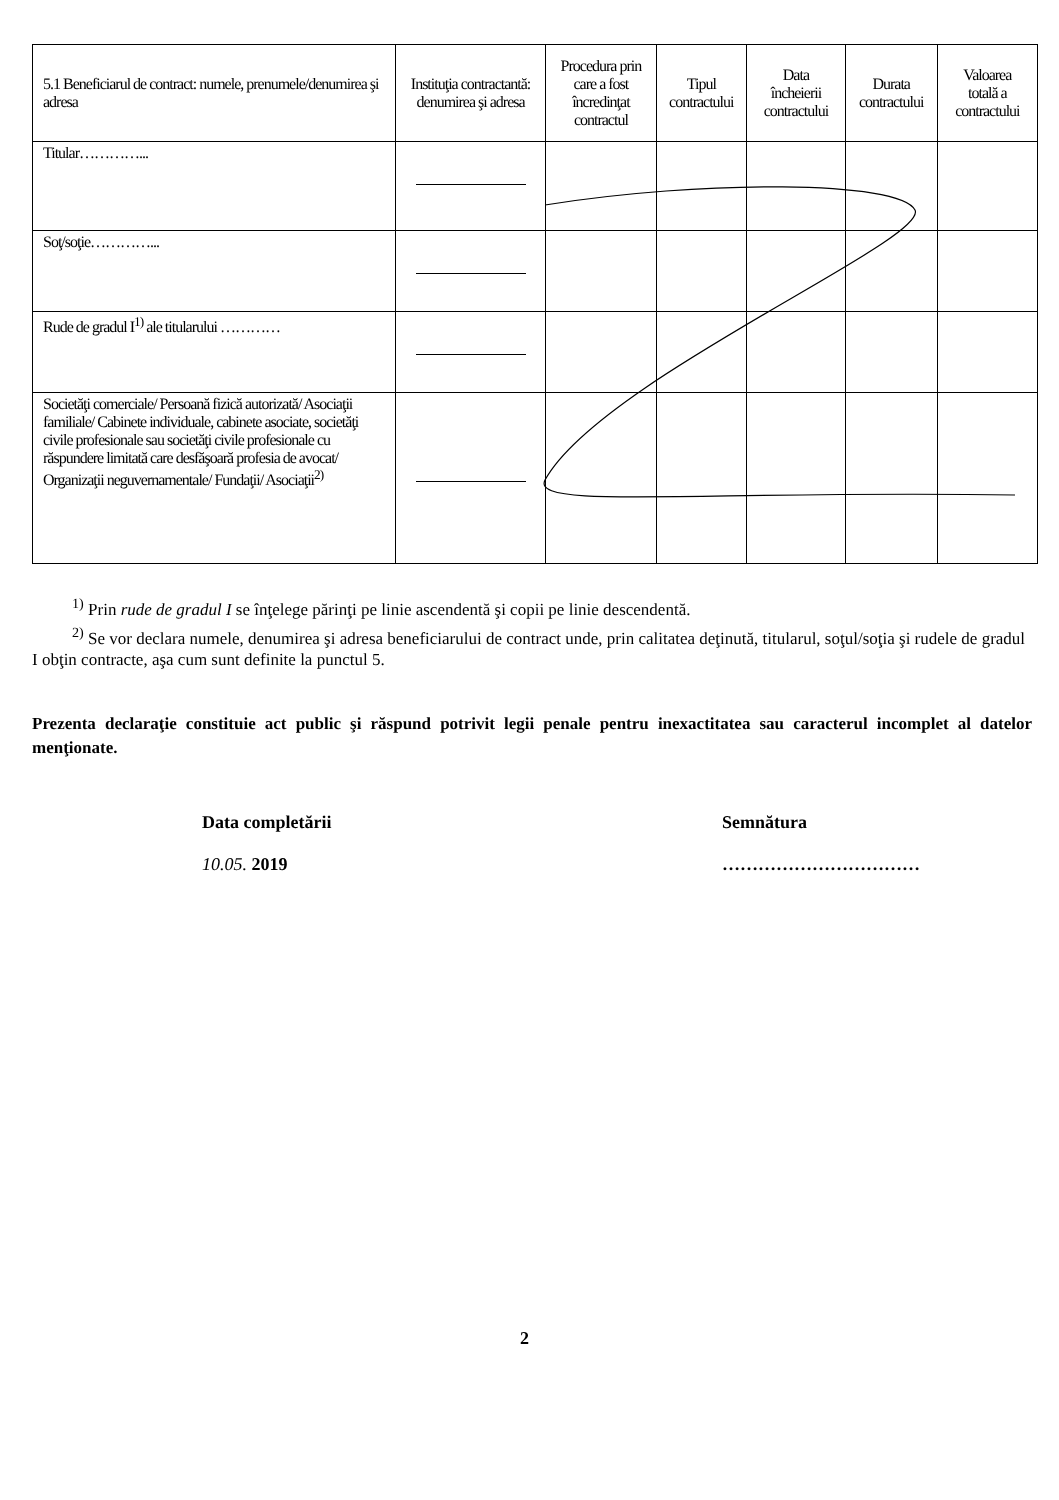| 5.1 Beneficiarul de contract: numele, prenumele/denumirea şi adresa | Instituţia contractantă: denumirea şi adresa | Procedura prin care a fost încredinţat contractul | Tipul contractului | Data încheierii contractului | Durata contractului | Valoarea totală a contractului |
| --- | --- | --- | --- | --- | --- | --- |
| Titular…………... | | | | | | |
| Soţ/soţie…………... | | | | | | |
| Rude de gradul I<sup>1)</sup> ale titularului ………… | | | | | | |
| Societăţi comerciale/ Persoană fizică autorizată/ Asociaţii familiale/ Cabinete individuale, cabinete asociate, societăţi civile profesionale sau societăţi civile profesionale cu răspundere limitată care desfăşoară profesia de avocat/ Organizaţii neguvernamentale/ Fundaţii/ Asociaţii<sup>2)</sup> | | | | | | |
<sup>1)</sup> Prin rude de gradul I se înţelege părinţi pe linie ascendentă şi copii pe linie descendentă.
<sup>2)</sup> Se vor declara numele, denumirea şi adresa beneficiarului de contract unde, prin calitatea deţinută, titularul, soţul/soţia şi rudele de gradul I obţin contracte, aşa cum sunt definite la punctul 5.
Prezenta declaraţie constituie act public şi răspund potrivit legii penale pentru inexactitatea sau caracterul incomplet al datelor menţionate.
Data completării
10.05. 2019
Semnătura
……………………………
2